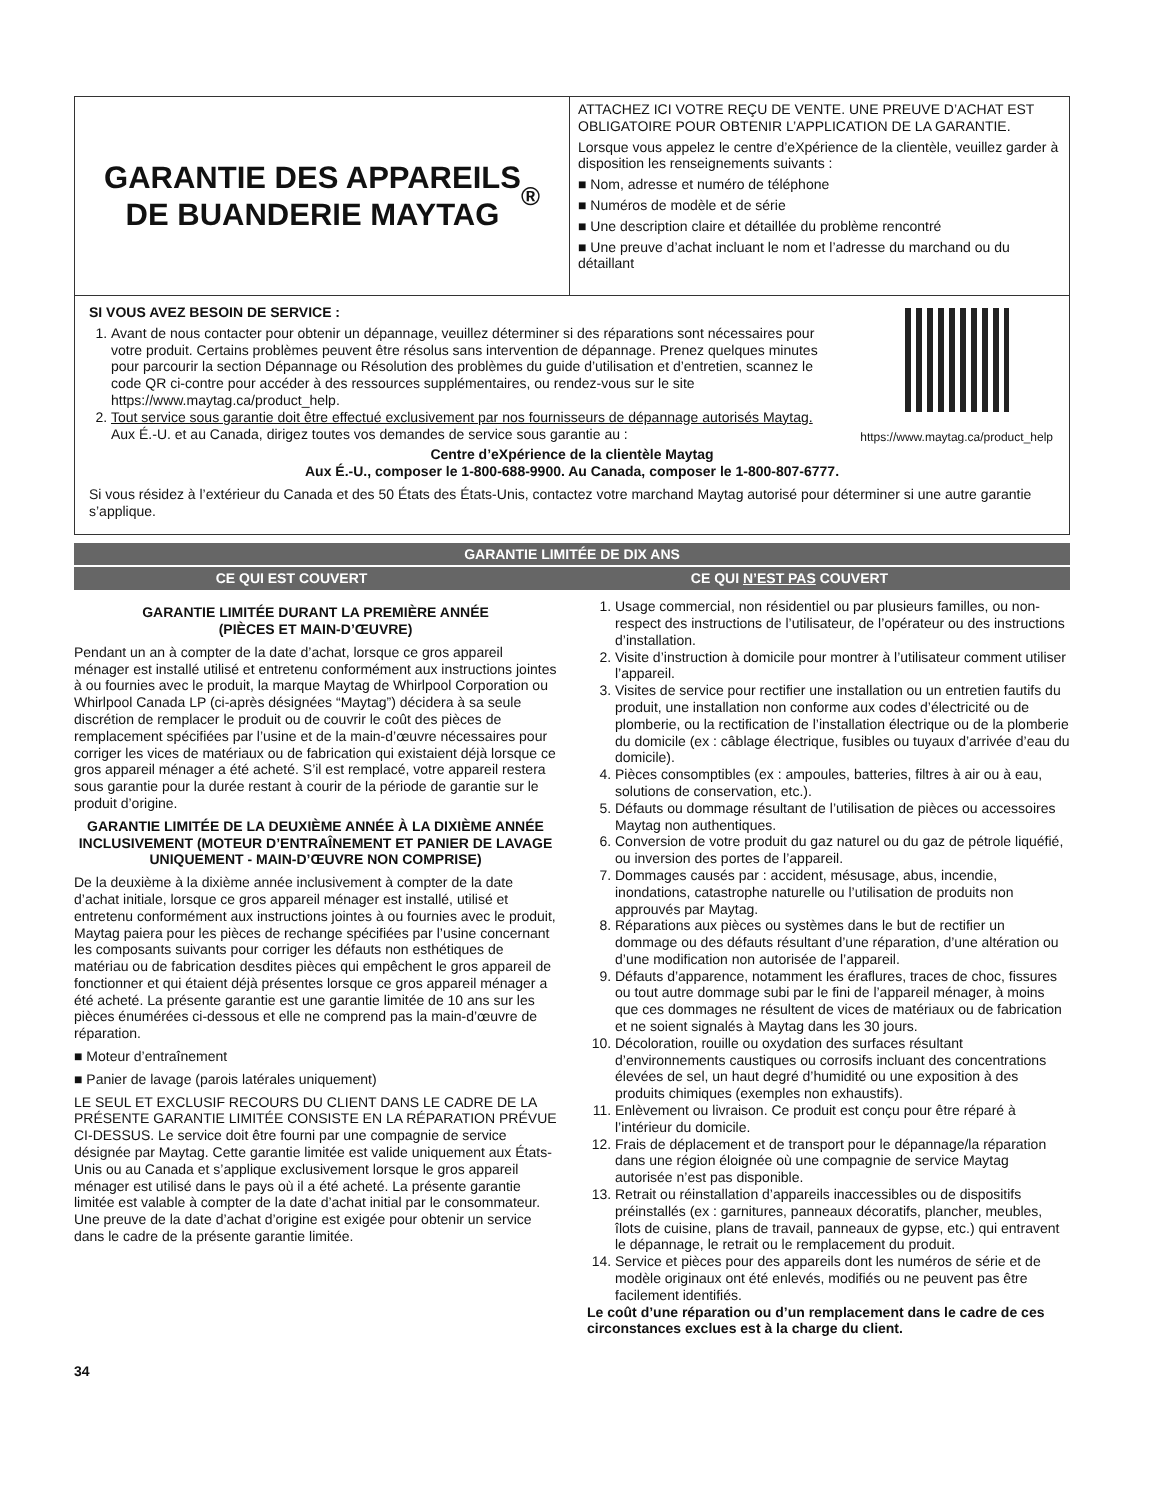GARANTIE DES APPAREILS
DE BUANDERIE MAYTAG<sup>®</sup>
ATTACHEZ ICI VOTRE REÇU DE VENTE. UNE PREUVE D’ACHAT EST OBLIGATOIRE POUR OBTENIR L’APPLICATION DE LA GARANTIE.
Lorsque vous appelez le centre d’eXpérience de la clientèle, veuillez garder à disposition les renseignements suivants :
■ Nom, adresse et numéro de téléphone
■ Numéros de modèle et de série
■ Une description claire et détaillée du problème rencontré
■ Une preuve d’achat incluant le nom et l’adresse du marchand ou du détaillant
https://www.maytag.ca/product_help
SI VOUS AVEZ BESOIN DE SERVICE :
1. Avant de nous contacter pour obtenir un dépannage, veuillez déterminer si des réparations sont nécessaires pour votre produit. Certains problèmes peuvent être résolus sans intervention de dépannage. Prenez quelques minutes pour parcourir la section Dépannage ou Résolution des problèmes du guide d’utilisation et d’entretien, scannez le code QR ci-contre pour accéder à des ressources supplémentaires, ou rendez-vous sur le site https://www.maytag.ca/product_help.
2. Tout service sous garantie doit être effectué exclusivement par nos fournisseurs de dépannage autorisés Maytag. Aux É.-U. et au Canada, dirigez toutes vos demandes de service sous garantie au :
Centre d’eXpérience de la clientèle Maytag
Aux É.-U., composer le 1-800-688-9900. Au Canada, composer le 1-800-807-6777.
Si vous résidez à l’extérieur du Canada et des 50 États des États-Unis, contactez votre marchand Maytag autorisé pour déterminer si une autre garantie s’applique.
| GARANTIE LIMITÉE DE DIX ANS | |
| --- | --- |
| CE QUI EST COUVERT | CE QUI N’EST PAS COUVERT |
GARANTIE LIMITÉE DURANT LA PREMIÈRE ANNÉE
(PIÈCES ET MAIN-D’ŒUVRE)
Pendant un an à compter de la date d’achat, lorsque ce gros appareil ménager est installé utilisé et entretenu conformément aux instructions jointes à ou fournies avec le produit, la marque Maytag de Whirlpool Corporation ou Whirlpool Canada LP (ci-après désignées “Maytag”) décidera à sa seule discrétion de remplacer le produit ou de couvrir le coût des pièces de remplacement spécifiées par l’usine et de la main-d’œuvre nécessaires pour corriger les vices de matériaux ou de fabrication qui existaient déjà lorsque ce gros appareil ménager a été acheté. S’il est remplacé, votre appareil restera sous garantie pour la durée restant à courir de la période de garantie sur le produit d’origine.
GARANTIE LIMITÉE DE LA DEUXIÈME ANNÉE À LA DIXIÈME ANNÉE INCLUSIVEMENT (MOTEUR D’ENTRAÎNEMENT ET PANIER DE LAVAGE UNIQUEMENT - MAIN-D’ŒUVRE NON COMPRISE)
De la deuxième à la dixième année inclusivement à compter de la date d’achat initiale, lorsque ce gros appareil ménager est installé, utilisé et entretenu conformément aux instructions jointes à ou fournies avec le produit, Maytag paiera pour les pièces de rechange spécifiées par l’usine concernant les composants suivants pour corriger les défauts non esthétiques de matériau ou de fabrication desdites pièces qui empêchent le gros appareil de fonctionner et qui étaient déjà présentes lorsque ce gros appareil ménager a été acheté. La présente garantie est une garantie limitée de 10 ans sur les pièces énumérées ci-dessous et elle ne comprend pas la main-d’œuvre de réparation.
■ Moteur d’entraînement
■ Panier de lavage (parois latérales uniquement)
LE SEUL ET EXCLUSIF RECOURS DU CLIENT DANS LE CADRE DE LA PRÉSENTE GARANTIE LIMITÉE CONSISTE EN LA RÉPARATION PRÉVUE CI-DESSUS. Le service doit être fourni par une compagnie de service désignée par Maytag. Cette garantie limitée est valide uniquement aux États-Unis ou au Canada et s’applique exclusivement lorsque le gros appareil ménager est utilisé dans le pays où il a été acheté. La présente garantie limitée est valable à compter de la date d’achat initial par le consommateur. Une preuve de la date d’achat d’origine est exigée pour obtenir un service dans le cadre de la présente garantie limitée.
1. Usage commercial, non résidentiel ou par plusieurs familles, ou non-respect des instructions de l’utilisateur, de l’opérateur ou des instructions d’installation.
2. Visite d’instruction à domicile pour montrer à l’utilisateur comment utiliser l’appareil.
3. Visites de service pour rectifier une installation ou un entretien fautifs du produit, une installation non conforme aux codes d’électricité ou de plomberie, ou la rectification de l’installation électrique ou de la plomberie du domicile (ex : câblage électrique, fusibles ou tuyaux d’arrivée d’eau du domicile).
4. Pièces consomptibles (ex : ampoules, batteries, filtres à air ou à eau, solutions de conservation, etc.).
5. Défauts ou dommage résultant de l’utilisation de pièces ou accessoires Maytag non authentiques.
6. Conversion de votre produit du gaz naturel ou du gaz de pétrole liquéfié, ou inversion des portes de l’appareil.
7. Dommages causés par : accident, mésusage, abus, incendie, inondations, catastrophe naturelle ou l’utilisation de produits non approuvés par Maytag.
8. Réparations aux pièces ou systèmes dans le but de rectifier un dommage ou des défauts résultant d’une réparation, d’une altération ou d’une modification non autorisée de l’appareil.
9. Défauts d’apparence, notamment les éraflures, traces de choc, fissures ou tout autre dommage subi par le fini de l’appareil ménager, à moins que ces dommages ne résultent de vices de matériaux ou de fabrication et ne soient signalés à Maytag dans les 30 jours.
10. Décoloration, rouille ou oxydation des surfaces résultant d’environnements caustiques ou corrosifs incluant des concentrations élevées de sel, un haut degré d’humidité ou une exposition à des produits chimiques (exemples non exhaustifs).
11. Enlèvement ou livraison. Ce produit est conçu pour être réparé à l’intérieur du domicile.
12. Frais de déplacement et de transport pour le dépannage/la réparation dans une région éloignée où une compagnie de service Maytag autorisée n’est pas disponible.
13. Retrait ou réinstallation d’appareils inaccessibles ou de dispositifs préinstallés (ex : garnitures, panneaux décoratifs, plancher, meubles, îlots de cuisine, plans de travail, panneaux de gypse, etc.) qui entravent le dépannage, le retrait ou le remplacement du produit.
14. Service et pièces pour des appareils dont les numéros de série et de modèle originaux ont été enlevés, modifiés ou ne peuvent pas être facilement identifiés.
Le coût d’une réparation ou d’un remplacement dans le cadre de ces circonstances exclues est à la charge du client.
34